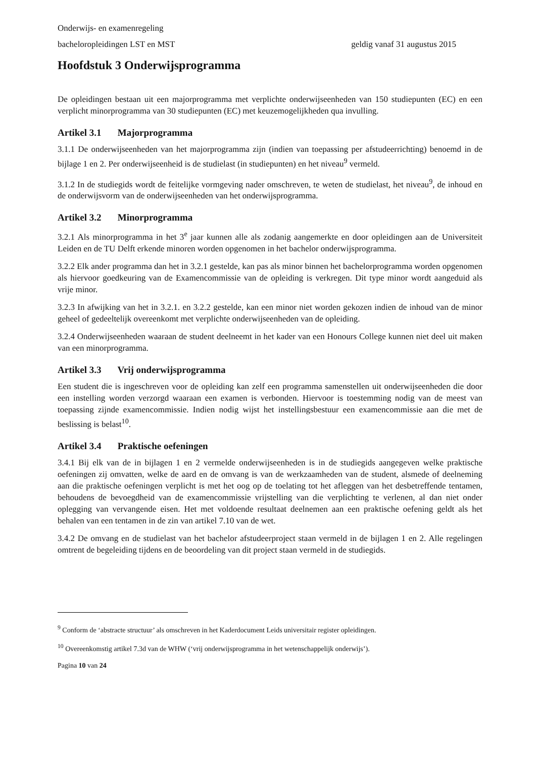Onderwijs- en examenregeling
bacheloropleidingen LST en MST geldig vanaf 31 augustus 2015
Hoofdstuk 3 Onderwijsprogramma
De opleidingen bestaan uit een majorprogramma met verplichte onderwijseenheden van 150 studiepunten (EC) en een verplicht minorprogramma van 30 studiepunten (EC) met keuzemogelijkheden qua invulling.
Artikel 3.1 Majorprogramma
3.1.1 De onderwijseenheden van het majorprogramma zijn (indien van toepassing per afstudeerrichting) benoemd in de bijlage 1 en 2. Per onderwijseenheid is de studielast (in studiepunten) en het niveau<sup>9</sup> vermeld.
3.1.2 In de studiegids wordt de feitelijke vormgeving nader omschreven, te weten de studielast, het niveau<sup>9</sup>, de inhoud en de onderwijsvorm van de onderwijseenheden van het onderwijsprogramma.
Artikel 3.2 Minorprogramma
3.2.1 Als minorprogramma in het 3<sup>e</sup> jaar kunnen alle als zodanig aangemerkte en door opleidingen aan de Universiteit Leiden en de TU Delft erkende minoren worden opgenomen in het bachelor onderwijsprogramma.
3.2.2 Elk ander programma dan het in 3.2.1 gestelde, kan pas als minor binnen het bachelorprogramma worden opgenomen als hiervoor goedkeuring van de Examencommissie van de opleiding is verkregen. Dit type minor wordt aangeduid als vrije minor.
3.2.3 In afwijking van het in 3.2.1. en 3.2.2 gestelde, kan een minor niet worden gekozen indien de inhoud van de minor geheel of gedeeltelijk overeenkomt met verplichte onderwijseenheden van de opleiding.
3.2.4 Onderwijseenheden waaraan de student deelneemt in het kader van een Honours College kunnen niet deel uit maken van een minorprogramma.
Artikel 3.3 Vrij onderwijsprogramma
Een student die is ingeschreven voor de opleiding kan zelf een programma samenstellen uit onderwijseenheden die door een instelling worden verzorgd waaraan een examen is verbonden. Hiervoor is toestemming nodig van de meest van toepassing zijnde examencommissie. Indien nodig wijst het instellingsbestuur een examencommissie aan die met de beslissing is belast<sup>10</sup>.
Artikel 3.4 Praktische oefeningen
3.4.1 Bij elk van de in bijlagen 1 en 2 vermelde onderwijseenheden is in de studiegids aangegeven welke praktische oefeningen zij omvatten, welke de aard en de omvang is van de werkzaamheden van de student, alsmede of deelneming aan die praktische oefeningen verplicht is met het oog op de toelating tot het afleggen van het desbetreffende tentamen, behoudens de bevoegdheid van de examencommissie vrijstelling van die verplichting te verlenen, al dan niet onder oplegging van vervangende eisen. Het met voldoende resultaat deelnemen aan een praktische oefening geldt als het behalen van een tentamen in de zin van artikel 7.10 van de wet.
3.4.2 De omvang en de studielast van het bachelor afstudeerproject staan vermeld in de bijlagen 1 en 2. Alle regelingen omtrent de begeleiding tijdens en de beoordeling van dit project staan vermeld in de studiegids.
<sup>9</sup> Conform de ‘abstracte structuur’ als omschreven in het Kaderdocument Leids universitair register opleidingen.
<sup>10</sup> Overeenkomstig artikel 7.3d van de WHW (‘vrij onderwijsprogramma in het wetenschappelijk onderwijs’).
Pagina 10 van 24